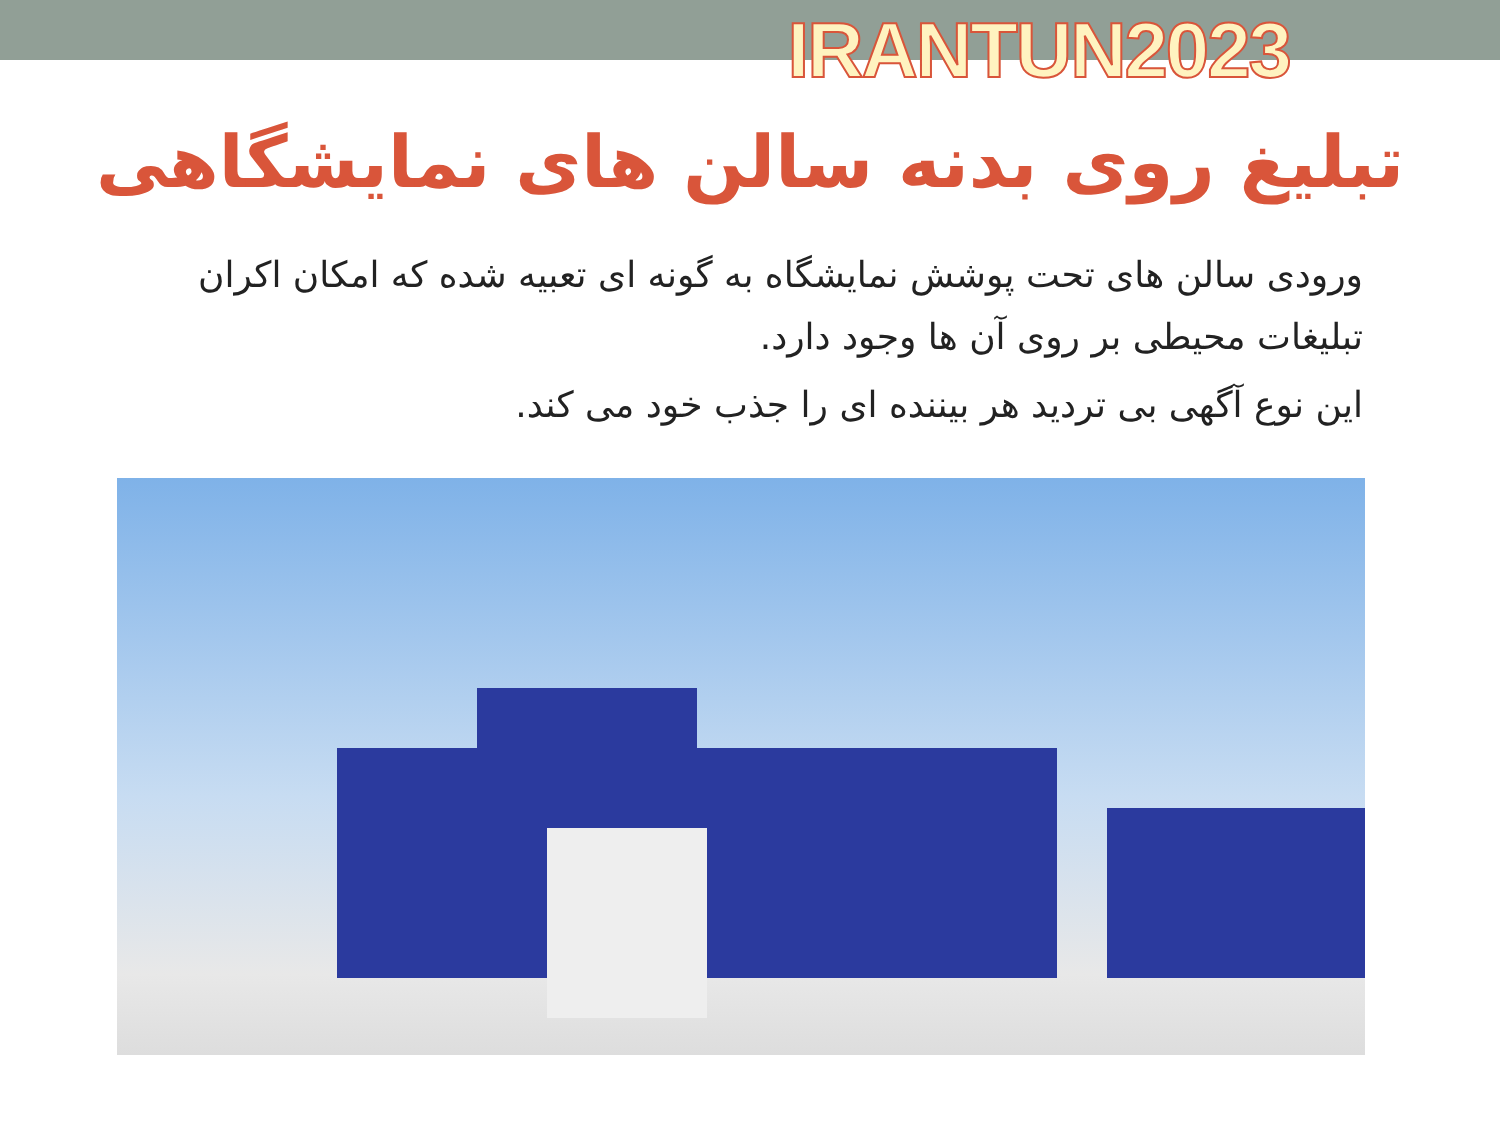IRANTUN2023
تبلیغ روی بدنه سالن های نمایشگاهی
ورودی سالن های تحت پوشش نمایشگاه به گونه ای تعبیه شده که امکان اکران تبلیغات محیطی بر روی آن ها وجود دارد.
این نوع آگهی بی تردید هر بیننده ای را جذب خود می کند.